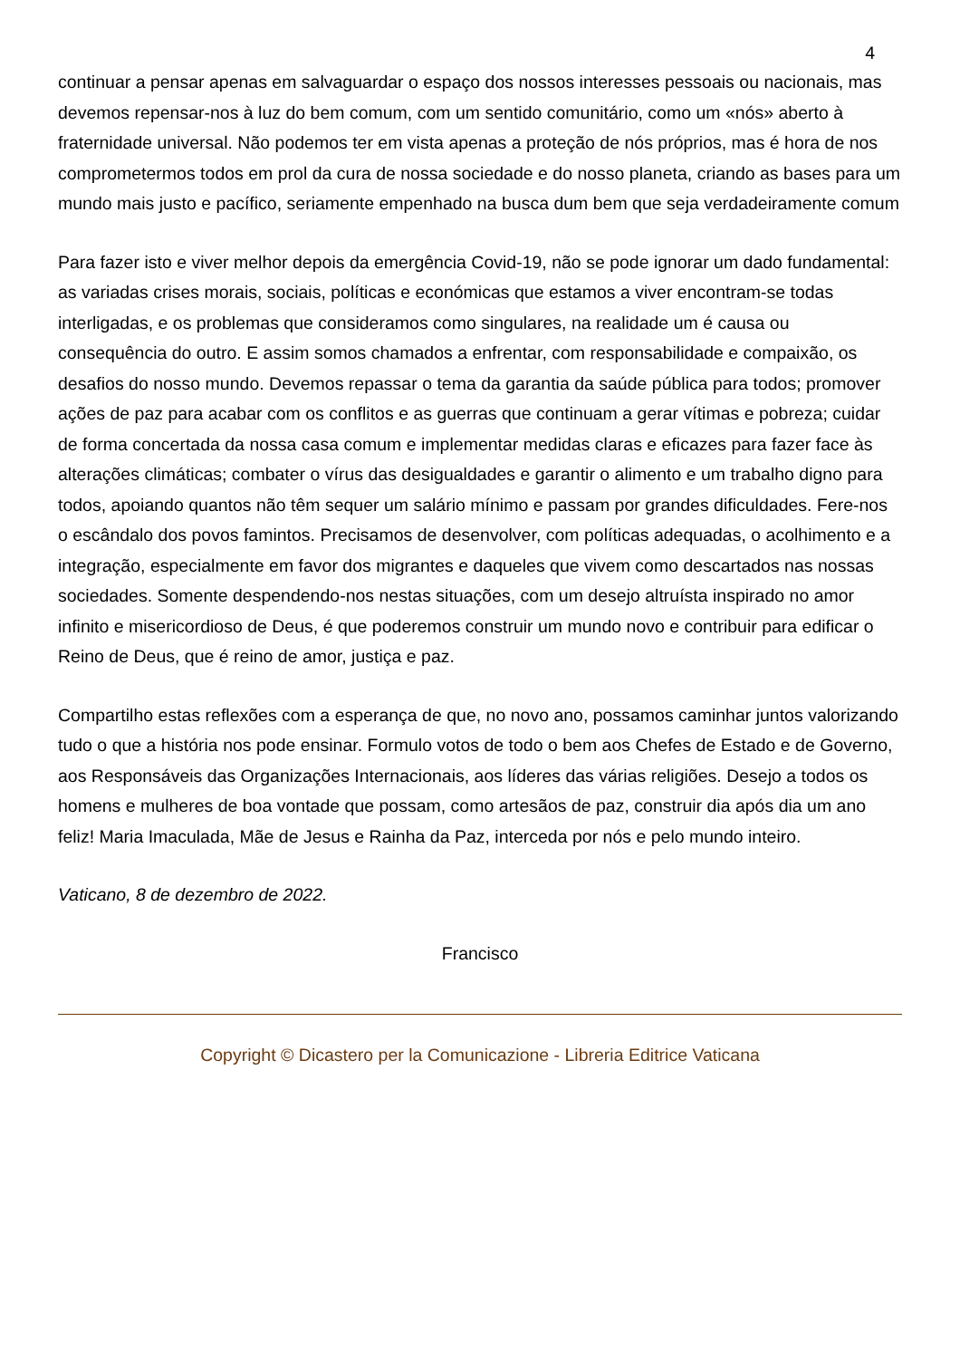4
continuar a pensar apenas em salvaguardar o espaço dos nossos interesses pessoais ou nacionais, mas devemos repensar-nos à luz do bem comum, com um sentido comunitário, como um «nós» aberto à fraternidade universal. Não podemos ter em vista apenas a proteção de nós próprios, mas é hora de nos comprometermos todos em prol da cura de nossa sociedade e do nosso planeta, criando as bases para um mundo mais justo e pacífico, seriamente empenhado na busca dum bem que seja verdadeiramente comum
Para fazer isto e viver melhor depois da emergência Covid-19, não se pode ignorar um dado fundamental: as variadas crises morais, sociais, políticas e económicas que estamos a viver encontram-se todas interligadas, e os problemas que consideramos como singulares, na realidade um é causa ou consequência do outro. E assim somos chamados a enfrentar, com responsabilidade e compaixão, os desafios do nosso mundo. Devemos repassar o tema da garantia da saúde pública para todos; promover ações de paz para acabar com os conflitos e as guerras que continuam a gerar vítimas e pobreza; cuidar de forma concertada da nossa casa comum e implementar medidas claras e eficazes para fazer face às alterações climáticas; combater o vírus das desigualdades e garantir o alimento e um trabalho digno para todos, apoiando quantos não têm sequer um salário mínimo e passam por grandes dificuldades. Fere-nos o escândalo dos povos famintos. Precisamos de desenvolver, com políticas adequadas, o acolhimento e a integração, especialmente em favor dos migrantes e daqueles que vivem como descartados nas nossas sociedades. Somente despendendo-nos nestas situações, com um desejo altruísta inspirado no amor infinito e misericordioso de Deus, é que poderemos construir um mundo novo e contribuir para edificar o Reino de Deus, que é reino de amor, justiça e paz.
Compartilho estas reflexões com a esperança de que, no novo ano, possamos caminhar juntos valorizando tudo o que a história nos pode ensinar. Formulo votos de todo o bem aos Chefes de Estado e de Governo, aos Responsáveis das Organizações Internacionais, aos líderes das várias religiões. Desejo a todos os homens e mulheres de boa vontade que possam, como artesãos de paz, construir dia após dia um ano feliz! Maria Imaculada, Mãe de Jesus e Rainha da Paz, interceda por nós e pelo mundo inteiro.
Vaticano, 8 de dezembro de 2022.
Francisco
Copyright © Dicastero per la Comunicazione - Libreria Editrice Vaticana